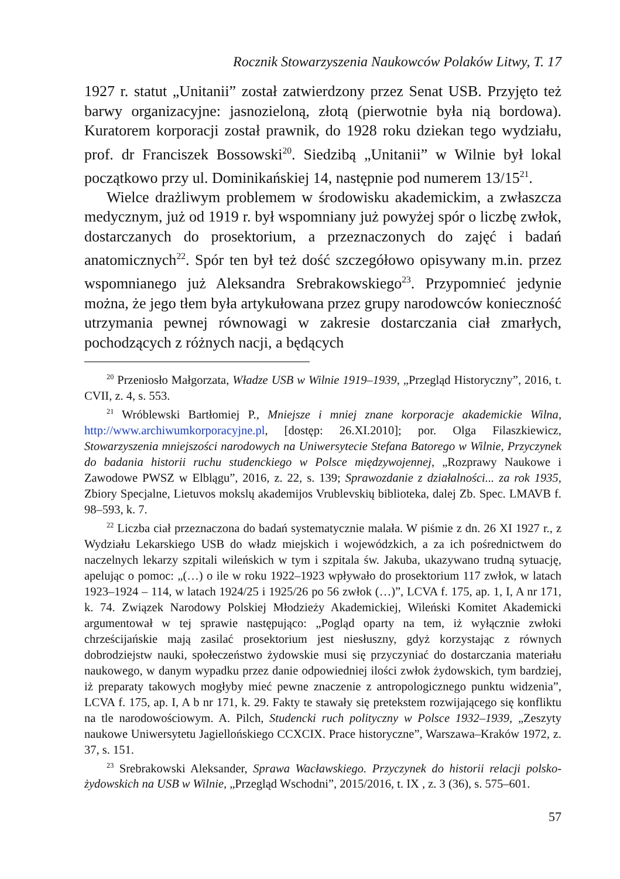Rocznik Stowarzyszenia Naukowców Polaków Litwy, T. 17
1927 r. statut „Unitanii” został zatwierdzony przez Senat USB. Przyjęto też barwy organizacyjne: jasnozieloną, złotą (pierwotnie była nią bordowa). Kuratorem korporacji został prawnik, do 1928 roku dziekan tego wydziału, prof. dr Franciszek Bossowski<sup>20</sup>. Siedzibą „Unitanii” w Wilnie był lokal początkowo przy ul. Dominikańskiej 14, następnie pod numerem 13/15<sup>21</sup>.
Wielce drażliwym problemem w środowisku akademickim, a zwłaszcza medycznym, już od 1919 r. był wspomniany już powyżej spór o liczbę zwłok, dostarczanych do prosektorium, a przeznaczonych do zajęć i badań anatomicznych<sup>22</sup>. Spór ten był też dość szczegółowo opisywany m.in. przez wspomnianego już Aleksandra Srebrakowskiego<sup>23</sup>. Przypomnieć jedynie można, że jego tłem była artykułowana przez grupy narodowców konieczność utrzymania pewnej równowagi w zakresie dostarczania ciał zmarłych, pochodzących z różnych nacji, a będących
<sup>20</sup> Przeniosło Małgorzata, Władze USB w Wilnie 1919–1939, „Przegląd Historyczny”, 2016, t. CVII, z. 4, s. 553.
<sup>21</sup> Wróblewski Bartłomiej P., Mniejsze i mniej znane korporacje akademickie Wilna, http://www.archiwumkorporacyjne.pl, [dostęp: 26.XI.2010]; por. Olga Filaszkiewicz, Stowarzyszenia mniejszości narodowych na Uniwersytecie Stefana Batorego w Wilnie, Przyczynek do badania historii ruchu studenckiego w Polsce międzywojennej, „Rozprawy Naukowe i Zawodowe PWSZ w Elblągu”, 2016, z. 22, s. 139; Sprawozdanie z działalności... za rok 1935, Zbiory Specjalne, Lietuvos mokslų akademijos Vrublevskių biblioteka, dalej Zb. Spec. LMAVB f. 98–593, k. 7.
<sup>22</sup> Liczba ciał przeznaczona do badań systematycznie malała. W piśmie z dn. 26 XI 1927 r., z Wydziału Lekarskiego USB do władz miejskich i wojewódzkich, a za ich pośrednictwem do naczelnych lekarzy szpitali wileńskich w tym i szpitala św. Jakuba, ukazywano trudną sytuację, apelując o pomoc: „(…) o ile w roku 1922–1923 wpływało do prosektorium 117 zwłok, w latach 1923–1924 – 114, w latach 1924/25 i 1925/26 po 56 zwłok (…)”, LCVA f. 175, ap. 1, I, A nr 171, k. 74. Związek Narodowy Polskiej Młodzieży Akademickiej, Wileński Komitet Akademicki argumentował w tej sprawie następująco: „Pogląd oparty na tem, iż wyłącznie zwłoki chrześcijańskie mają zasilać prosektorium jest niesłuszny, gdyż korzystając z równych dobrodziejstw nauki, społeczeństwo żydowskie musi się przyczyniać do dostarczania materiału naukowego, w danym wypadku przez danie odpowiedniej ilości zwłok żydowskich, tym bardziej, iż preparaty takowych mogłyby mieć pewne znaczenie z antropologicznego punktu widzenia”, LCVA f. 175, ap. I, A b nr 171, k. 29. Fakty te stawały się pretekstem rozwijającego się konfliktu na tle narodowościowym. A. Pilch, Studencki ruch polityczny w Polsce 1932–1939, „Zeszyty naukowe Uniwersytetu Jagiellońskiego CCXCIX. Prace historyczne”, Warszawa–Kraków 1972, z. 37, s. 151.
<sup>23</sup> Srebrakowski Aleksander, Sprawa Wacławskiego. Przyczynek do historii relacji polsko-żydowskich na USB w Wilnie, „Przegląd Wschodni”, 2015/2016, t. IX , z. 3 (36), s. 575–601.
57